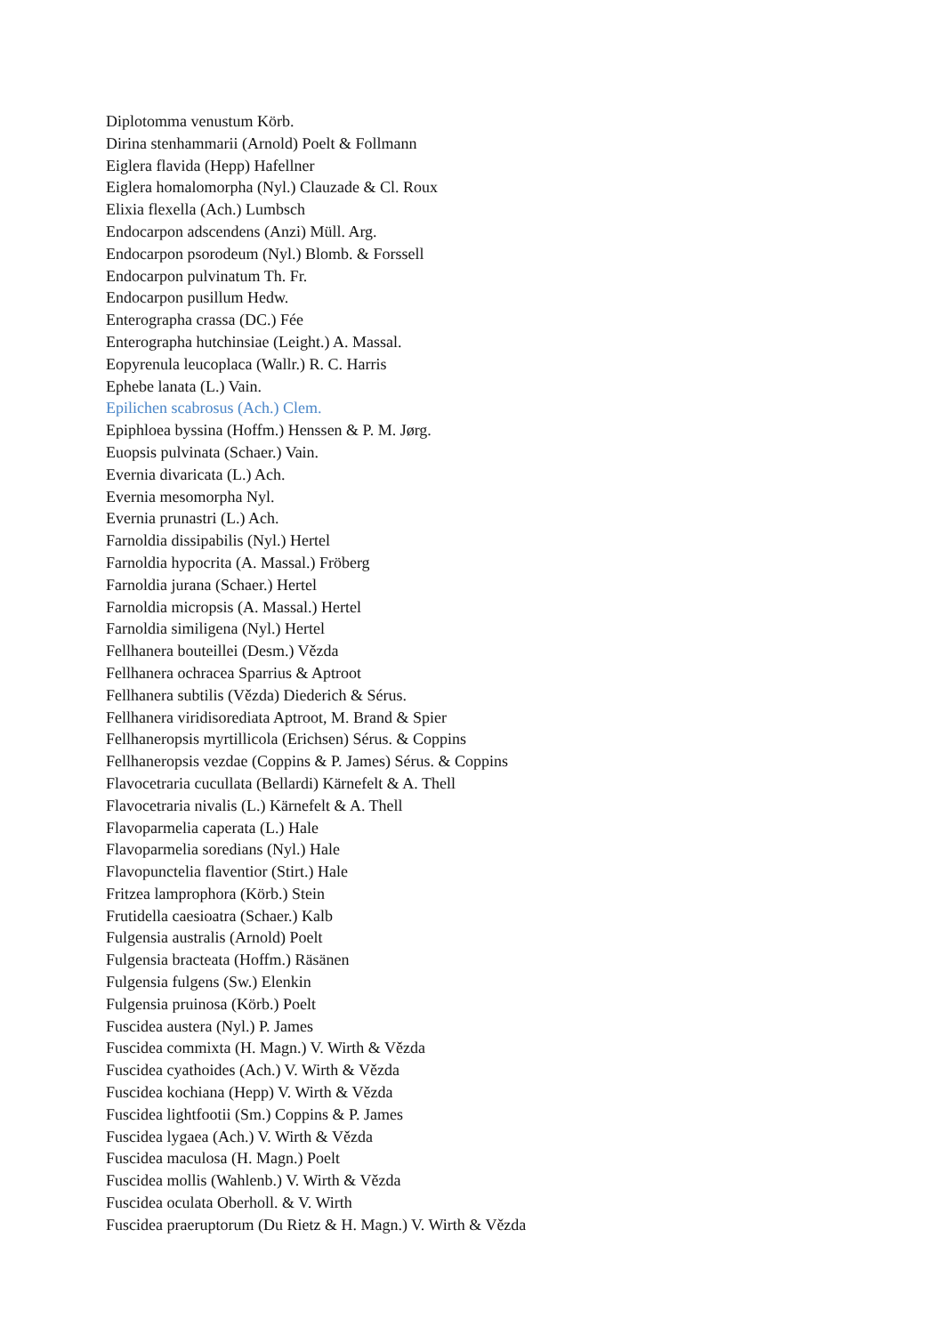Diplotomma venustum Körb.
Dirina stenhammarii (Arnold) Poelt & Follmann
Eiglera flavida (Hepp) Hafellner
Eiglera homalomorpha (Nyl.) Clauzade & Cl. Roux
Elixia flexella (Ach.) Lumbsch
Endocarpon adscendens (Anzi) Müll. Arg.
Endocarpon psorodeum (Nyl.) Blomb. & Forssell
Endocarpon pulvinatum Th. Fr.
Endocarpon pusillum Hedw.
Enterographa crassa (DC.) Fée
Enterographa hutchinsiae (Leight.) A. Massal.
Eopyrenula leucoplaca (Wallr.) R. C. Harris
Ephebe lanata (L.) Vain.
Epilichen scabrosus (Ach.) Clem.
Epiphloea byssina (Hoffm.) Henssen & P. M. Jørg.
Euopsis pulvinata (Schaer.) Vain.
Evernia divaricata (L.) Ach.
Evernia mesomorpha Nyl.
Evernia prunastri (L.) Ach.
Farnoldia dissipabilis (Nyl.) Hertel
Farnoldia hypocrita (A. Massal.) Fröberg
Farnoldia jurana (Schaer.) Hertel
Farnoldia micropsis (A. Massal.) Hertel
Farnoldia similigena (Nyl.) Hertel
Fellhanera bouteillei (Desm.) Vězda
Fellhanera ochracea Sparrius & Aptroot
Fellhanera subtilis (Vězda) Diederich & Sérus.
Fellhanera viridisorediata Aptroot, M. Brand & Spier
Fellhaneropsis myrtillicola (Erichsen) Sérus. & Coppins
Fellhaneropsis vezdae (Coppins & P. James) Sérus. & Coppins
Flavocetraria cucullata (Bellardi) Kärnefelt & A. Thell
Flavocetraria nivalis (L.) Kärnefelt & A. Thell
Flavoparmelia caperata (L.) Hale
Flavoparmelia soredians (Nyl.) Hale
Flavopunctelia flaventior (Stirt.) Hale
Fritzea lamprophora (Körb.) Stein
Frutidella caesioatra (Schaer.) Kalb
Fulgensia australis (Arnold) Poelt
Fulgensia bracteata (Hoffm.) Räsänen
Fulgensia fulgens (Sw.) Elenkin
Fulgensia pruinosa (Körb.) Poelt
Fuscidea austera (Nyl.) P. James
Fuscidea commixta (H. Magn.) V. Wirth & Vězda
Fuscidea cyathoides (Ach.) V. Wirth & Vězda
Fuscidea kochiana (Hepp) V. Wirth & Vězda
Fuscidea lightfootii (Sm.) Coppins & P. James
Fuscidea lygaea (Ach.) V. Wirth & Vězda
Fuscidea maculosa (H. Magn.) Poelt
Fuscidea mollis (Wahlenb.) V. Wirth & Vězda
Fuscidea oculata Oberholl. & V. Wirth
Fuscidea praeruptorum (Du Rietz & H. Magn.) V. Wirth & Vězda